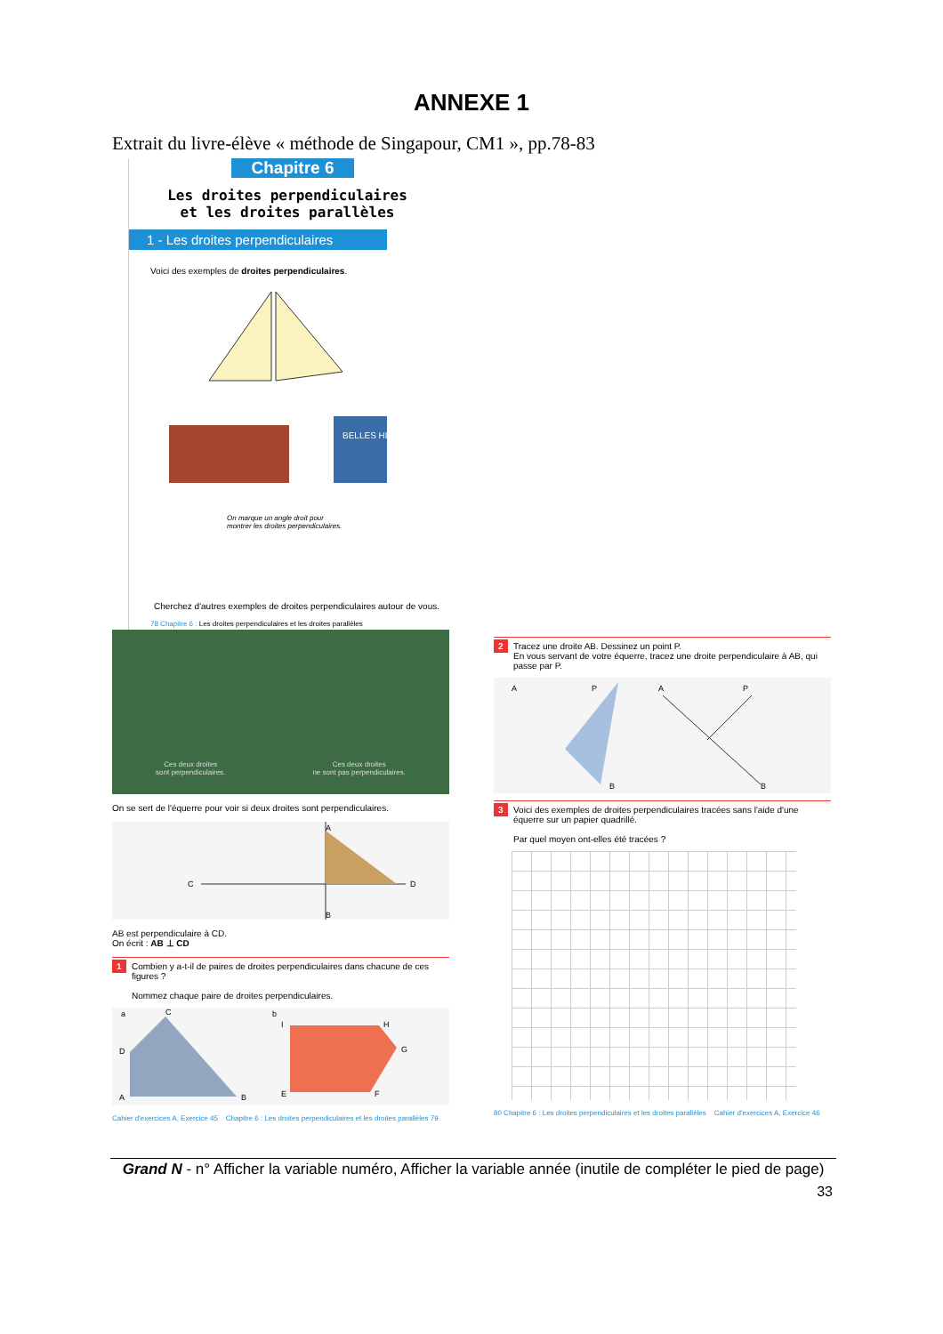ANNEXE 1
Extrait du livre-élève « méthode de Singapour, CM1 », pp.78-83
Chapitre 6
Les droites perpendiculaires
et les droites parallèles
1 - Les droites perpendiculaires
Voici des exemples de droites perpendiculaires.
BELLES HISTOIRES
On marque un angle droit pour
montrer les droites perpendiculaires.
Cherchez d'autres exemples de droites perpendiculaires autour de vous.
78 Chapitre 6 : Les droites perpendiculaires et les droites parallèles
Ces deux droites
sont perpendiculaires.
Ces deux droites
ne sont pas perpendiculaires.
On se sert de l'équerre pour voir si deux droites sont perpendiculaires.
A
C
D
B
AB est perpendiculaire à CD.
On écrit : AB ⊥ CD
1 Combien y a-t-il de paires de droites perpendiculaires dans chacune de ces figures ?
Nommez chaque paire de droites perpendiculaires.
a
C
D
A
B
b
I
H
G
E
F
Cahier d'exercices A, Exercice 45 Chapitre 6 : Les droites perpendiculaires et les droites parallèles 79
2 Tracez une droite AB. Dessinez un point P.
En vous servant de votre équerre, tracez une droite perpendiculaire à AB, qui passe par P.
A
P
B
A
P
B
3 Voici des exemples de droites perpendiculaires tracées sans l'aide d'une équerre sur un papier quadrillé.
Par quel moyen ont-elles été tracées ?
80 Chapitre 6 : Les droites perpendiculaires et les droites parallèles Cahier d'exercices A, Exercice 46
Grand N - n° Afficher la variable numéro, Afficher la variable année (inutile de compléter le pied de page)
33